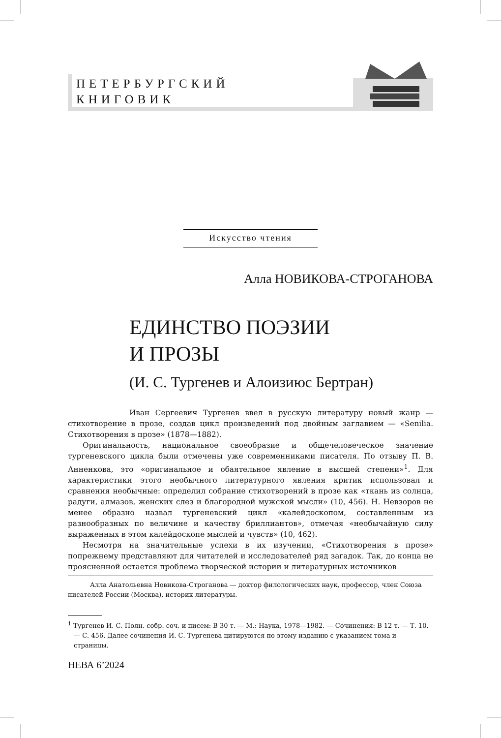ПЕТЕРБУРГСКИЙ
КНИГОВИК
Искусство чтения
Алла НОВИКОВА-СТРОГАНОВА
ЕДИНСТВО ПОЭЗИИ
И ПРОЗЫ
(И. С. Тургенев и Алоизиюс Бертран)
Иван Сергеевич Тургенев ввел в русскую литературу новый жанр — стихотворение в прозе, создав цикл произведений под двойным заглавием — «Senilia. Стихотворения в прозе» (1878—1882).
Оригинальность, национальное своеобразие и общечеловеческое значение тургеневского цикла были отмечены уже современниками писателя. По отзыву П. В. Анненкова, это «оригинальное и обаятельное явление в высшей степени»<sup>1</sup>. Для характеристики этого необычного литературного явления критик использовал и сравнения необычные: определил собрание стихотворений в прозе как «ткань из солнца, радуги, алмазов, женских слез и благородной мужской мысли» (10, 456). Н. Невзоров не менее образно назвал тургеневский цикл «калейдоскопом, составленным из разнообразных по величине и качеству бриллиантов», отмечая «необычайную силу выраженных в этом калейдоскопе мыслей и чувств» (10, 462).
Несмотря на значительные успехи в их изучении, «Стихотворения в прозе» попрежнему представляют для читателей и исследователей ряд загадок. Так, до конца не проясненной остается проблема творческой истории и литературных источников
Алла Анатольевна Новикова-Строганова — доктор филологических наук, профессор, член Союза писателей России (Москва), историк литературы.
<sup>1</sup> Тургенев И. С. Полн. собр. соч. и писем: В 30 т. — М.: Наука, 1978—1982. — Сочинения: В 12 т. — Т. 10. — С. 456. Далее сочинения И. С. Тургенева цитируются по этому изданию с указанием тома и страницы.
НЕВА 6’2024